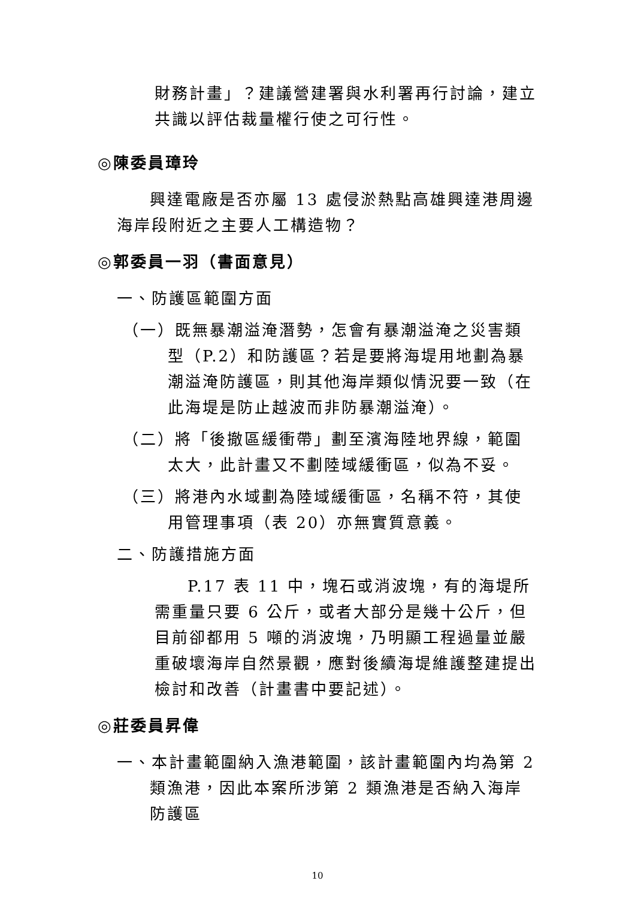財務計畫」？建議營建署與水利署再行討論，建立共識以評估裁量權行使之可行性。
◎陳委員璋玲
興達電廠是否亦屬 13 處侵淤熱點高雄興達港周邊海岸段附近之主要人工構造物？
◎郭委員一羽（書面意見）
一、防護區範圍方面
（一）既無暴潮溢淹潛勢，怎會有暴潮溢淹之災害類型（P.2）和防護區？若是要將海堤用地劃為暴潮溢淹防護區，則其他海岸類似情況要一致（在此海堤是防止越波而非防暴潮溢淹）。
（二）將「後撤區緩衝帶」劃至濱海陸地界線，範圍太大，此計畫又不劃陸域緩衝區，似為不妥。
（三）將港內水域劃為陸域緩衝區，名稱不符，其使用管理事項（表 20）亦無實質意義。
二、防護措施方面
P.17 表 11 中，塊石或消波塊，有的海堤所需重量只要 6 公斤，或者大部分是幾十公斤，但目前卻都用 5 噸的消波塊，乃明顯工程過量並嚴重破壞海岸自然景觀，應對後續海堤維護整建提出檢討和改善（計畫書中要記述）。
◎莊委員昇偉
一、本計畫範圍納入漁港範圍，該計畫範圍內均為第 2 類漁港，因此本案所涉第 2 類漁港是否納入海岸防護區
10